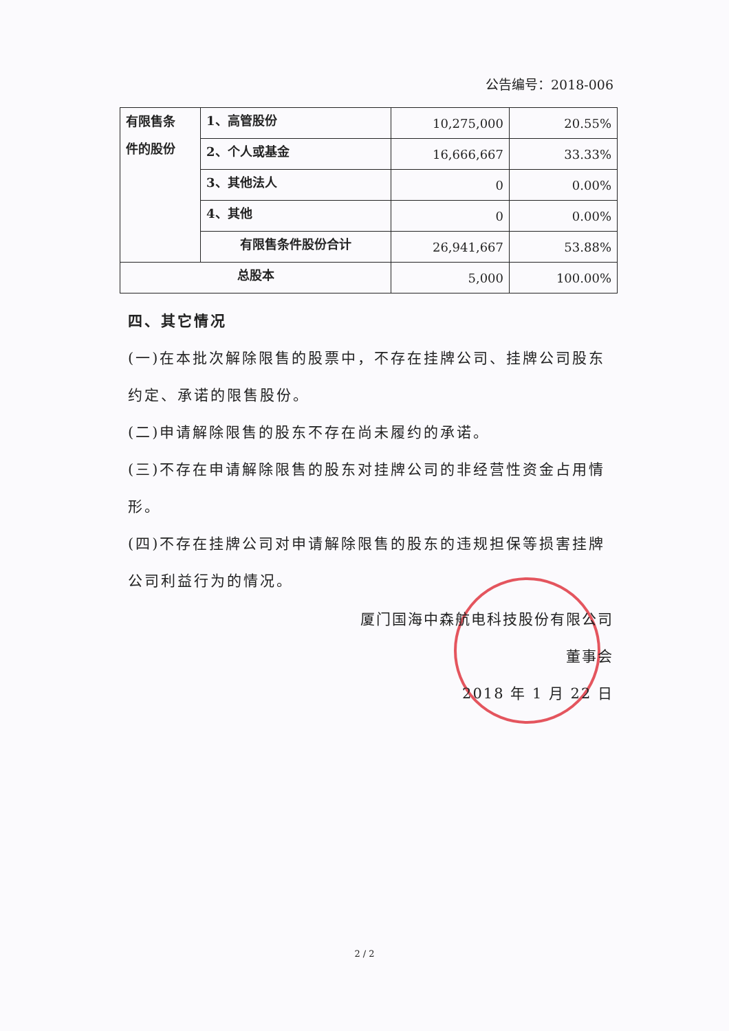公告编号：2018-006
| 有限售条 件的股份 | 1、高管股份 | 10,275,000 | 20.55% |
| | 2、个人或基金 | 16,666,667 | 33.33% |
| | 3、其他法人 | 0 | 0.00% |
| | 4、其他 | 0 | 0.00% |
| | 有限售条件股份合计 | 26,941,667 | 53.88% |
| 总股本 | | 5,000 | 100.00% |
四、其它情况
(一)在本批次解除限售的股票中，不存在挂牌公司、挂牌公司股东约定、承诺的限售股份。
(二)申请解除限售的股东不存在尚未履约的承诺。
(三)不存在申请解除限售的股东对挂牌公司的非经营性资金占用情形。
(四)不存在挂牌公司对申请解除限售的股东的违规担保等损害挂牌公司利益行为的情况。
厦门国海中森航电科技股份有限公司
董事会
2018 年 1 月 22 日
2 / 2